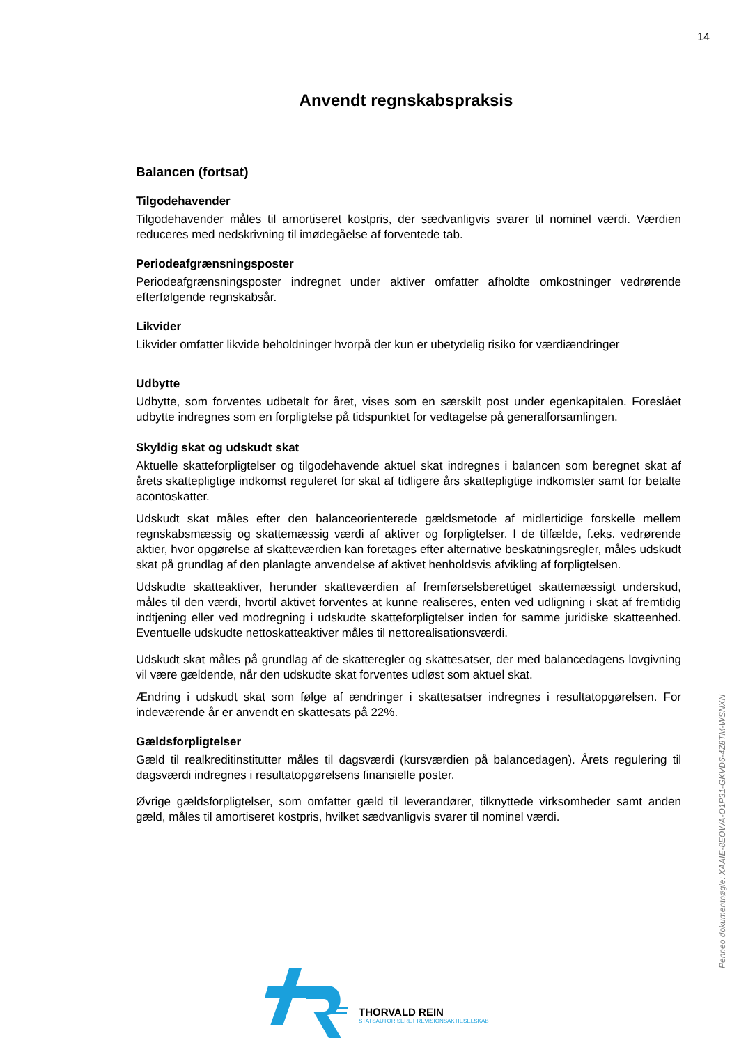14
Penneo dokumentnøgle: XAAIE-8EOWA-O1P31-GKVD6-4Z8TM-WSNXN
Anvendt regnskabspraksis
Balancen (fortsat)
Tilgodehavender
Tilgodehavender måles til amortiseret kostpris, der sædvanligvis svarer til nominel værdi. Værdien reduceres med nedskrivning til imødegåelse af forventede tab.
Periodeafgrænsningsposter
Periodeafgrænsningsposter indregnet under aktiver omfatter afholdte omkostninger vedrørende efterfølgende regnskabsår.
Likvider
Likvider omfatter likvide beholdninger hvorpå der kun er ubetydelig risiko for værdiændringer
Udbytte
Udbytte, som forventes udbetalt for året, vises som en særskilt post under egenkapitalen. Foreslået udbytte indregnes som en forpligtelse på tidspunktet for vedtagelse på generalforsamlingen.
Skyldig skat og udskudt skat
Aktuelle skatteforpligtelser og tilgodehavende aktuel skat indregnes i balancen som beregnet skat af årets skattepligtige indkomst reguleret for skat af tidligere års skattepligtige indkomster samt for betalte acontoskatter.
Udskudt skat måles efter den balanceorienterede gældsmetode af midlertidige forskelle mellem regnskabsmæssig og skattemæssig værdi af aktiver og forpligtelser. I de tilfælde, f.eks. vedrørende aktier, hvor opgørelse af skatteværdien kan foretages efter alternative beskatningsregler, måles udskudt skat på grundlag af den planlagte anvendelse af aktivet henholdsvis afvikling af forpligtelsen.
Udskudte skatteaktiver, herunder skatteværdien af fremførselsberettiget skattemæssigt underskud, måles til den værdi, hvortil aktivet forventes at kunne realiseres, enten ved udligning i skat af fremtidig indtjening eller ved modregning i udskudte skatteforpligtelser inden for samme juridiske skatteenhed. Eventuelle udskudte nettoskatteaktiver måles til nettorealisationsværdi.
Udskudt skat måles på grundlag af de skatteregler og skattesatser, der med balancedagens lovgivning vil være gældende, når den udskudte skat forventes udløst som aktuel skat.
Ændring i udskudt skat som følge af ændringer i skattesatser indregnes i resultatopgørelsen. For indeværende år er anvendt en skattesats på 22%.
Gældsforpligtelser
Gæld til realkreditinstitutter måles til dagsværdi (kursværdien på balancedagen). Årets regulering til dagsværdi indregnes i resultatopgørelsens finansielle poster.
Øvrige gældsforpligtelser, som omfatter gæld til leverandører, tilknyttede virksomheder samt anden gæld, måles til amortiseret kostpris, hvilket sædvanligvis svarer til nominel værdi.
THORVALD REIN
STATSAUTORISERET REVISIONSAKTIESELSKAB